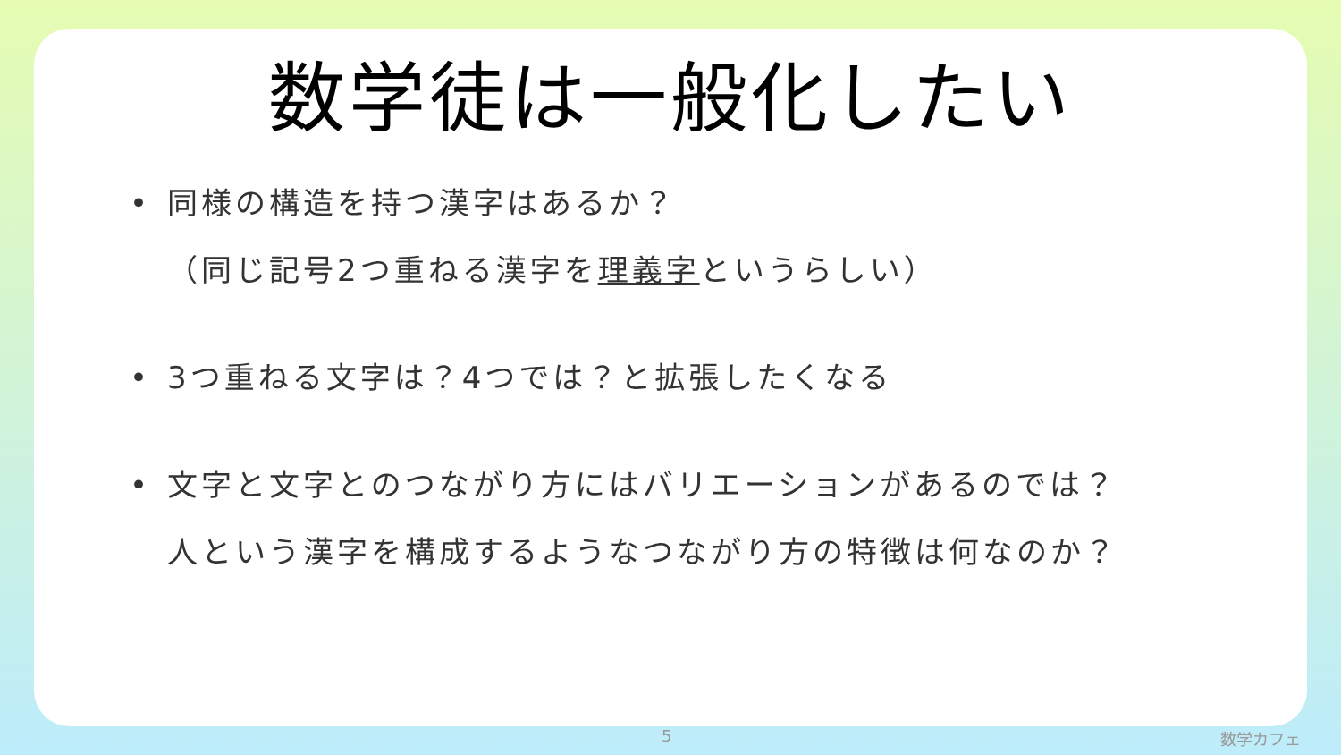数学徒は一般化したい
• 同様の構造を持つ漢字はあるか？
（同じ記号2つ重ねる漢字を理義字というらしい）
• 3つ重ねる文字は？4つでは？と拡張したくなる
• 文字と文字とのつながり方にはバリエーションがあるのでは？
人という漢字を構成するようなつながり方の特徴は何なのか？
5 数学カフェ